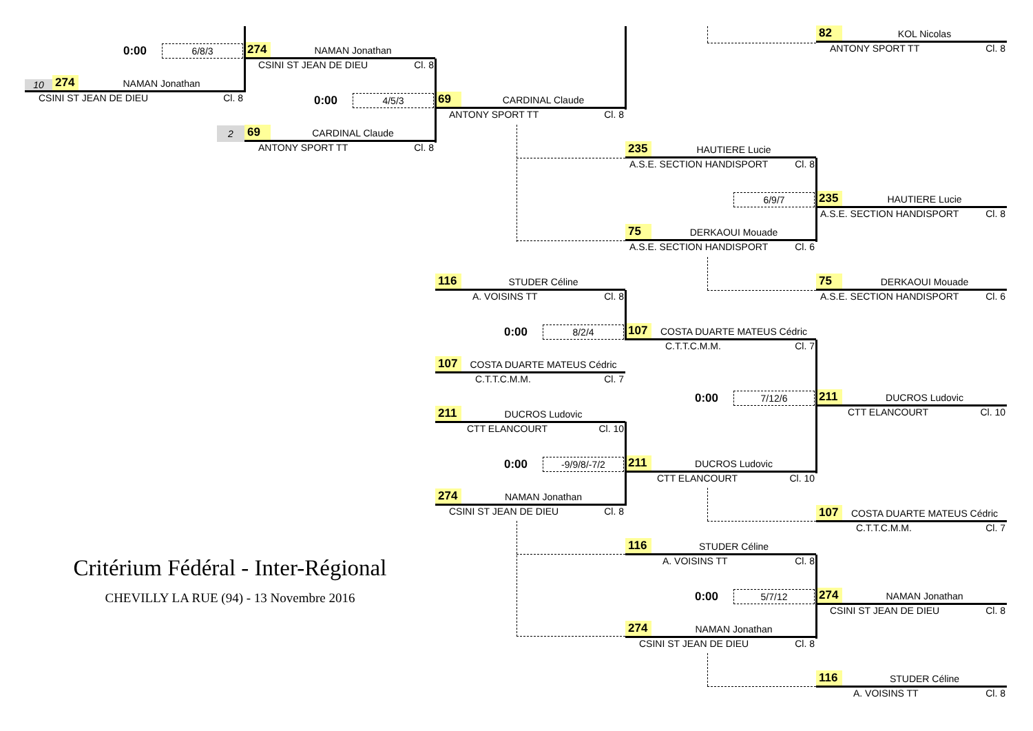82 KOL Nicolas
ANTONY SPORT TT Cl. 8
0:00 6/8/3
274 NAMAN Jonathan
CSINI ST JEAN DE DIEU Cl. 8
10 274 NAMAN Jonathan
CSINI ST JEAN DE DIEU Cl. 8
0:00 4/5/3
69 CARDINAL Claude
ANTONY SPORT TT Cl. 8
2
69 CARDINAL Claude
ANTONY SPORT TT Cl. 8
235 HAUTIERE Lucie
A.S.E. SECTION HANDISPORT Cl. 8
6/9/7
235 HAUTIERE Lucie
A.S.E. SECTION HANDISPORT Cl. 8
75 DERKAOUI Mouade
A.S.E. SECTION HANDISPORT Cl. 6
116 STUDER Céline
A. VOISINS TT Cl. 8
75 DERKAOUI Mouade
A.S.E. SECTION HANDISPORT Cl. 6
0:00 8/2/4
107 COSTA DUARTE MATEUS Cédric
C.T.T.C.M.M. Cl. 7
107 COSTA DUARTE MATEUS Cédric
C.T.T.C.M.M. Cl. 7
0:00 7/12/6
211 DUCROS Ludovic
CTT ELANCOURT Cl. 10
211 DUCROS Ludovic
CTT ELANCOURT Cl. 10
0:00 -9/9/8/-7/2
211 DUCROS Ludovic
CTT ELANCOURT Cl. 10
274 NAMAN Jonathan
CSINI ST JEAN DE DIEU Cl. 8
107 COSTA DUARTE MATEUS Cédric
C.T.T.C.M.M. Cl. 7
116 STUDER Céline
A. VOISINS TT Cl. 8
Critérium Fédéral - Inter-Régional
CHEVILLY LA RUE (94) - 13 Novembre 2016
0:00 5/7/12
274 NAMAN Jonathan
CSINI ST JEAN DE DIEU Cl. 8
274 NAMAN Jonathan
CSINI ST JEAN DE DIEU Cl. 8
116 STUDER Céline
A. VOISINS TT Cl. 8